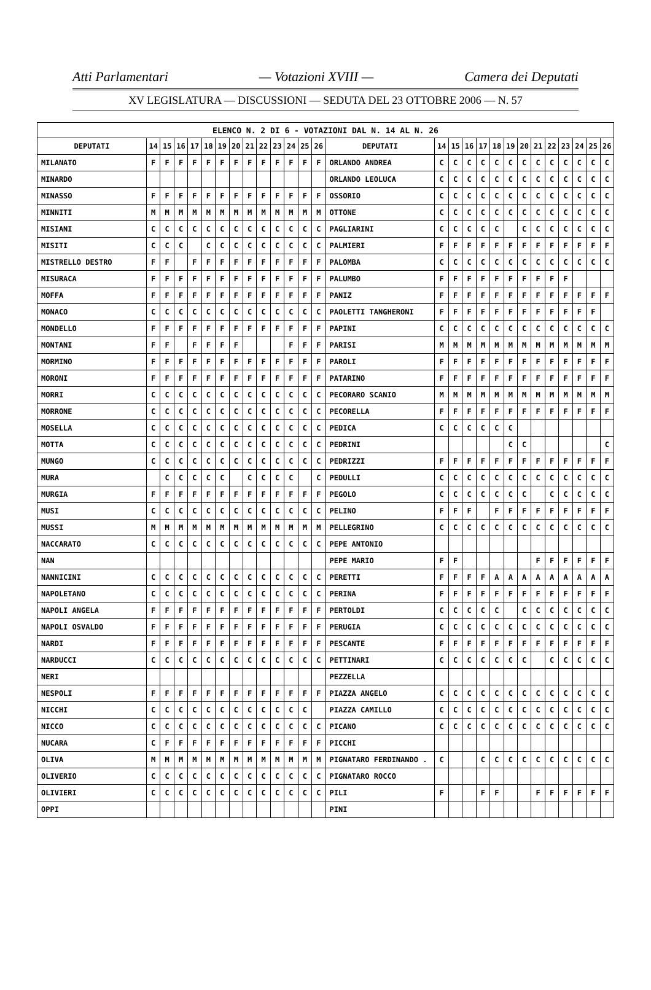Atti Parlamentari — Votazioni XVIII — Camera dei Deputati
XV LEGISLATURA — DISCUSSIONI — SEDUTA DEL 23 OTTOBRE 2006 — N. 57
| ELENCO N. 2 DI 6 - VOTAZIONI DAL N. 14 AL N. 26 | | | | | | | | | | | | | | | | | | | | | | | | | | | |
| --- | --- | --- | --- | --- | --- | --- | --- | --- | --- | --- | --- | --- | --- | --- | --- | --- | --- | --- | --- | --- | --- | --- | --- | --- | --- | --- | --- |
| DEPUTATI | 14 | 15 | 16 | 17 | 18 | 19 | 20 | 21 | 22 | 23 | 24 | 25 | 26 | DEPUTATI | 14 | 15 | 16 | 17 | 18 | 19 | 20 | 21 | 22 | 23 | 24 | 25 | 26 |
| MILANATO | F | F | F | F | F | F | F | F | F | F | F | F | F | ORLANDO ANDREA | C | C | C | C | C | C | C | C | C | C | C | C | C |
| MINARDO | | | | | | | | | | | | | | ORLANDO LEOLUCA | C | C | C | C | C | C | C | C | C | C | C | C | C |
| MINASSO | F | F | F | F | F | F | F | F | F | F | F | F | F | OSSORIO | C | C | C | C | C | C | C | C | C | C | C | C | C |
| MINNITI | M | M | M | M | M | M | M | M | M | M | M | M | M | OTTONE | C | C | C | C | C | C | C | C | C | C | C | C | C |
| MISIANI | C | C | C | C | C | C | C | C | C | C | C | C | C | PAGLIARINI | C | C | C | C | C | | C | C | C | C | C | C | C |
| MISITI | C | C | C | | C | C | C | C | C | C | C | C | C | PALMIERI | F | F | F | F | F | F | F | F | F | F | F | F | F |
| MISTRELLO DESTRO | F | F | | F | F | F | F | F | F | F | F | F | F | PALOMBA | C | C | C | C | C | C | C | C | C | C | C | C | C |
| MISURACA | F | F | F | F | F | F | F | F | F | F | F | F | F | PALUMBO | F | F | F | F | F | F | F | F | F | F | | | |
| MOFFA | F | F | F | F | F | F | F | F | F | F | F | F | F | PANIZ | F | F | F | F | F | F | F | F | F | F | F | F | F |
| MONACO | C | C | C | C | C | C | C | C | C | C | C | C | C | PAOLETTI TANGHERONI | F | F | F | F | F | F | F | F | F | F | F | F | |
| MONDELLO | F | F | F | F | F | F | F | F | F | F | F | F | F | PAPINI | C | C | C | C | C | C | C | C | C | C | C | C | C |
| MONTANI | F | F | | F | F | F | F | | | | F | F | F | PARISI | M | M | M | M | M | M | M | M | M | M | M | M | M |
| MORMINO | F | F | F | F | F | F | F | F | F | F | F | F | F | PAROLI | F | F | F | F | F | F | F | F | F | F | F | F | F |
| MORONI | F | F | F | F | F | F | F | F | F | F | F | F | F | PATARINO | F | F | F | F | F | F | F | F | F | F | F | F | F |
| MORRI | C | C | C | C | C | C | C | C | C | C | C | C | C | PECORARO SCANIO | M | M | M | M | M | M | M | M | M | M | M | M | M |
| MORRONE | C | C | C | C | C | C | C | C | C | C | C | C | C | PECORELLA | F | F | F | F | F | F | F | F | F | F | F | F | F |
| MOSELLA | C | C | C | C | C | C | C | C | C | C | C | C | C | PEDICA | C | C | C | C | C | C | | | | | | | |
| MOTTA | C | C | C | C | C | C | C | C | C | C | C | C | C | PEDRINI | | | | | | C | C | | | | | | C |
| MUNGO | C | C | C | C | C | C | C | C | C | C | C | C | C | PEDRIZZI | F | F | F | F | F | F | F | F | F | F | F | F | F |
| MURA | | C | C | C | C | C | | C | C | C | C | | C | PEDULLI | C | C | C | C | C | C | C | C | C | C | C | C | C |
| MURGIA | F | F | F | F | F | F | F | F | F | F | F | F | F | PEGOLO | C | C | C | C | C | C | C | | C | C | C | C | C |
| MUSI | C | C | C | C | C | C | C | C | C | C | C | C | C | PELINO | F | F | F | | F | F | F | F | F | F | F | F | F |
| MUSSI | M | M | M | M | M | M | M | M | M | M | M | M | M | PELLEGRINO | C | C | C | C | C | C | C | C | C | C | C | C | C |
| NACCARATO | C | C | C | C | C | C | C | C | C | C | C | C | C | PEPE ANTONIO | | | | | | | | | | | | | |
| NAN | | | | | | | | | | | | | | PEPE MARIO | F | F | | | | | | F | F | F | F | F | F |
| NANNICINI | C | C | C | C | C | C | C | C | C | C | C | C | C | PERETTI | F | F | F | F | A | A | A | A | A | A | A | A | A |
| NAPOLETANO | C | C | C | C | C | C | C | C | C | C | C | C | C | PERINA | F | F | F | F | F | F | F | F | F | F | F | F | F |
| NAPOLI ANGELA | F | F | F | F | F | F | F | F | F | F | F | F | F | PERTOLDI | C | C | C | C | C | | C | C | C | C | C | C | C |
| NAPOLI OSVALDO | F | F | F | F | F | F | F | F | F | F | F | F | F | PERUGIA | C | C | C | C | C | C | C | C | C | C | C | C | C |
| NARDI | F | F | F | F | F | F | F | F | F | F | F | F | F | PESCANTE | F | F | F | F | F | F | F | F | F | F | F | F | F |
| NARDUCCI | C | C | C | C | C | C | C | C | C | C | C | C | C | PETTINARI | C | C | C | C | C | C | C | | C | C | C | C | C |
| NERI | | | | | | | | | | | | | | PEZZELLA | | | | | | | | | | | | | |
| NESPOLI | F | F | F | F | F | F | F | F | F | F | F | F | F | PIAZZA ANGELO | C | C | C | C | C | C | C | C | C | C | C | C | C |
| NICCHI | C | C | C | C | C | C | C | C | C | C | C | C | | PIAZZA CAMILLO | C | C | C | C | C | C | C | C | C | C | C | C | C |
| NICCO | C | C | C | C | C | C | C | C | C | C | C | C | C | PICANO | C | C | C | C | C | C | C | C | C | C | C | C | C |
| NUCARA | C | F | F | F | F | F | F | F | F | F | F | F | F | PICCHI | | | | | | | | | | | | | |
| OLIVA | M | M | M | M | M | M | M | M | M | M | M | M | M | PIGNATARO FERDINANDO . | C | | | C | C | C | C | C | C | C | C | C | C |
| OLIVERIO | C | C | C | C | C | C | C | C | C | C | C | C | C | PIGNATARO ROCCO | | | | | | | | | | | | | |
| OLIVIERI | C | C | C | C | C | C | C | C | C | C | C | C | C | PILI | F | | | F | F | | | F | F | F | F | F | F |
| OPPI | | | | | | | | | | | | | | PINI | | | | | | | | | | | | | |